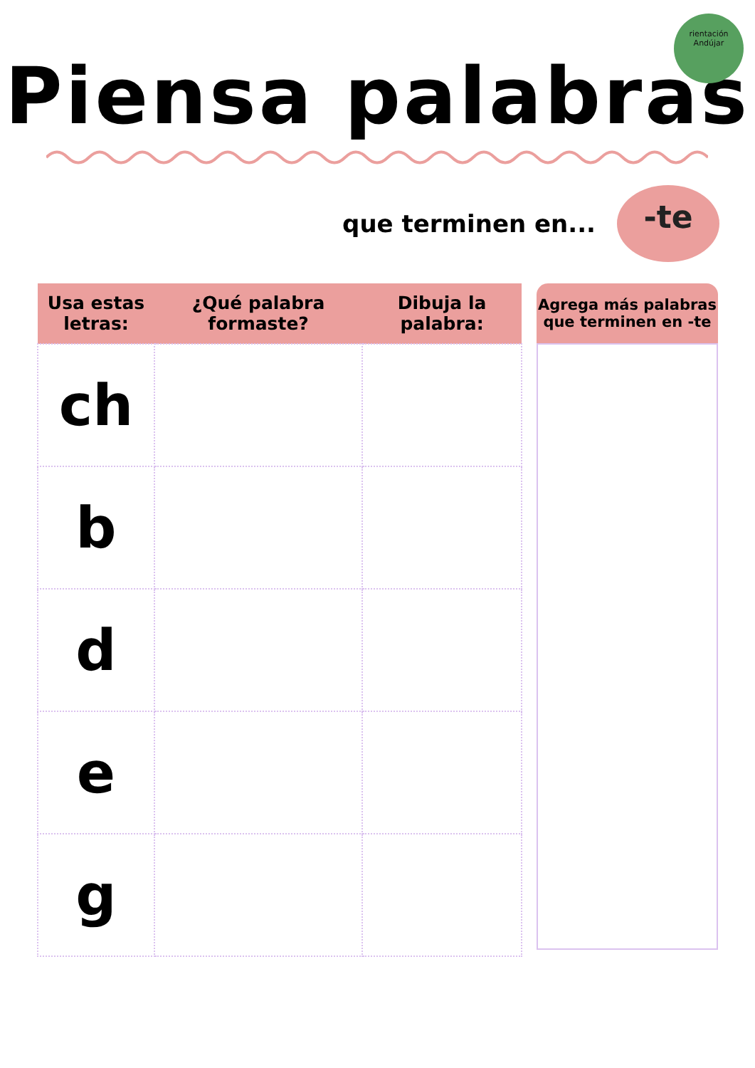rientación
Andújar
Piensa palabras
que terminen en...
-te
| Usa estas letras: | ¿Qué palabra formaste? | Dibuja la palabra: |
| --- | --- | --- |
| ch | | |
| b | | |
| d | | |
| e | | |
| g | | |
Agrega más palabras
que terminen en -te